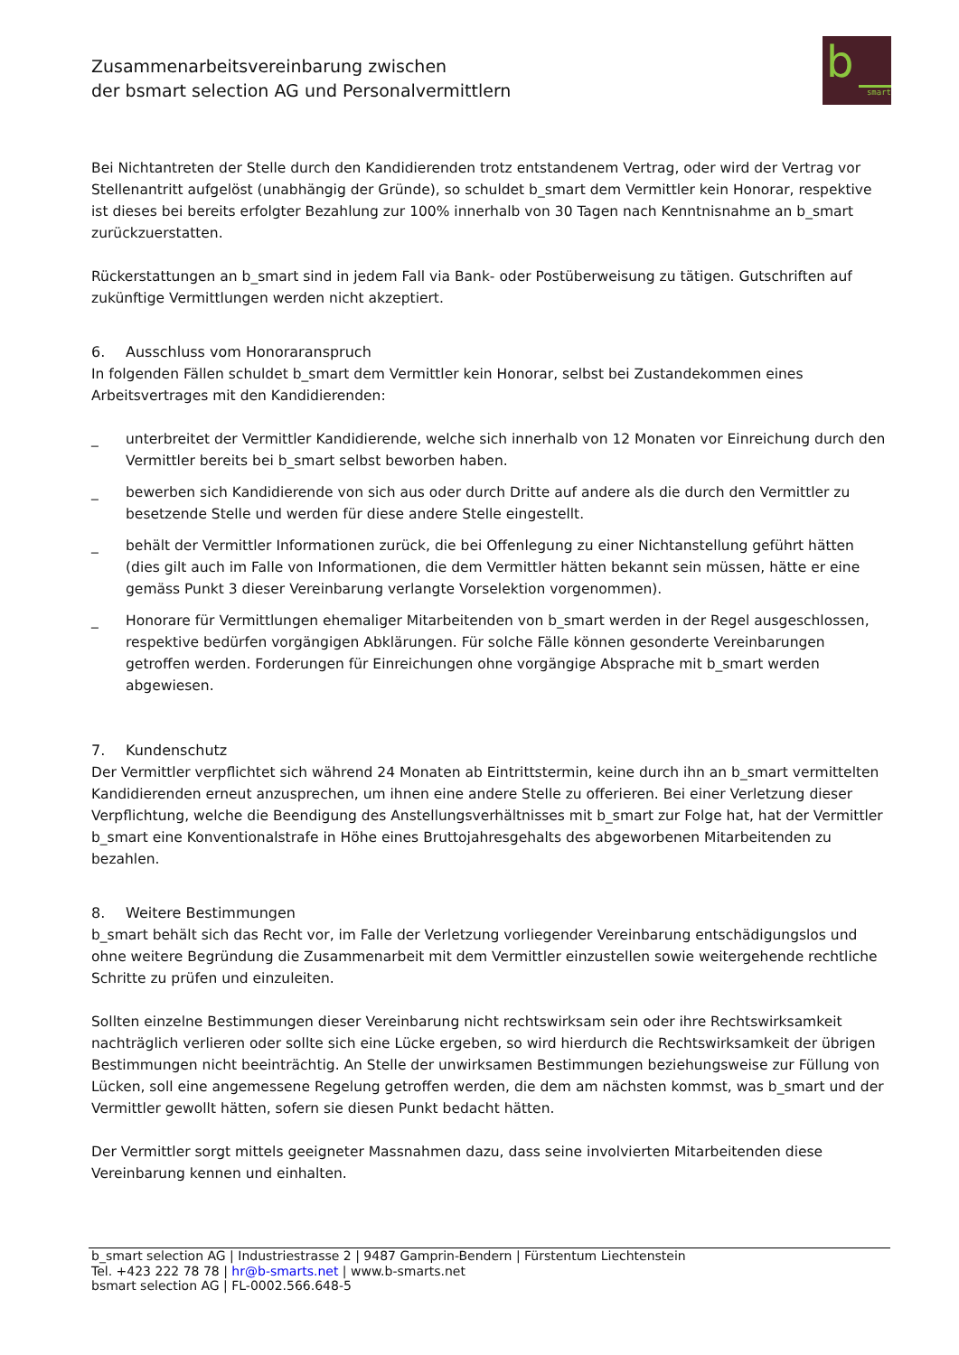Zusammenarbeitsvereinbarung zwischen
der bsmart selection AG und Personalvermittlern
b
smart
Bei Nichtantreten der Stelle durch den Kandidierenden trotz entstandenem Vertrag, oder wird der Vertrag vor Stellenantritt aufgelöst (unabhängig der Gründe), so schuldet b_smart dem Vermittler kein Honorar, respektive ist dieses bei bereits erfolgter Bezahlung zur 100% innerhalb von 30 Tagen nach Kenntnisnahme an b_smart zurückzuerstatten.
Rückerstattungen an b_smart sind in jedem Fall via Bank- oder Postüberweisung zu tätigen. Gutschriften auf zukünftige Vermittlungen werden nicht akzeptiert.
6. Ausschluss vom Honoraranspruch
In folgenden Fällen schuldet b_smart dem Vermittler kein Honorar, selbst bei Zustandekommen eines Arbeitsvertrages mit den Kandidierenden:
_ unterbreitet der Vermittler Kandidierende, welche sich innerhalb von 12 Monaten vor Einreichung durch den Vermittler bereits bei b_smart selbst beworben haben.
_ bewerben sich Kandidierende von sich aus oder durch Dritte auf andere als die durch den Vermittler zu besetzende Stelle und werden für diese andere Stelle eingestellt.
_ behält der Vermittler Informationen zurück, die bei Offenlegung zu einer Nichtanstellung geführt hätten (dies gilt auch im Falle von Informationen, die dem Vermittler hätten bekannt sein müssen, hätte er eine gemäss Punkt 3 dieser Vereinbarung verlangte Vorselektion vorgenommen).
_ Honorare für Vermittlungen ehemaliger Mitarbeitenden von b_smart werden in der Regel ausgeschlossen, respektive bedürfen vorgängigen Abklärungen. Für solche Fälle können gesonderte Vereinbarungen getroffen werden. Forderungen für Einreichungen ohne vorgängige Absprache mit b_smart werden abgewiesen.
7. Kundenschutz
Der Vermittler verpflichtet sich während 24 Monaten ab Eintrittstermin, keine durch ihn an b_smart vermittelten Kandidierenden erneut anzusprechen, um ihnen eine andere Stelle zu offerieren. Bei einer Verletzung dieser Verpflichtung, welche die Beendigung des Anstellungsverhältnisses mit b_smart zur Folge hat, hat der Vermittler b_smart eine Konventionalstrafe in Höhe eines Bruttojahresgehalts des abgeworbenen Mitarbeitenden zu bezahlen.
8. Weitere Bestimmungen
b_smart behält sich das Recht vor, im Falle der Verletzung vorliegender Vereinbarung entschädigungslos und ohne weitere Begründung die Zusammenarbeit mit dem Vermittler einzustellen sowie weitergehende rechtliche Schritte zu prüfen und einzuleiten.
Sollten einzelne Bestimmungen dieser Vereinbarung nicht rechtswirksam sein oder ihre Rechtswirksamkeit nachträglich verlieren oder sollte sich eine Lücke ergeben, so wird hierdurch die Rechtswirksamkeit der übrigen Bestimmungen nicht beeinträchtig. An Stelle der unwirksamen Bestimmungen beziehungsweise zur Füllung von Lücken, soll eine angemessene Regelung getroffen werden, die dem am nächsten kommst, was b_smart und der Vermittler gewollt hätten, sofern sie diesen Punkt bedacht hätten.
Der Vermittler sorgt mittels geeigneter Massnahmen dazu, dass seine involvierten Mitarbeitenden diese Vereinbarung kennen und einhalten.
b_smart selection AG | Industriestrasse 2 | 9487 Gamprin-Bendern | Fürstentum Liechtenstein
Tel. +423 222 78 78 | hr@b-smarts.net | www.b-smarts.net
bsmart selection AG | FL-0002.566.648-5